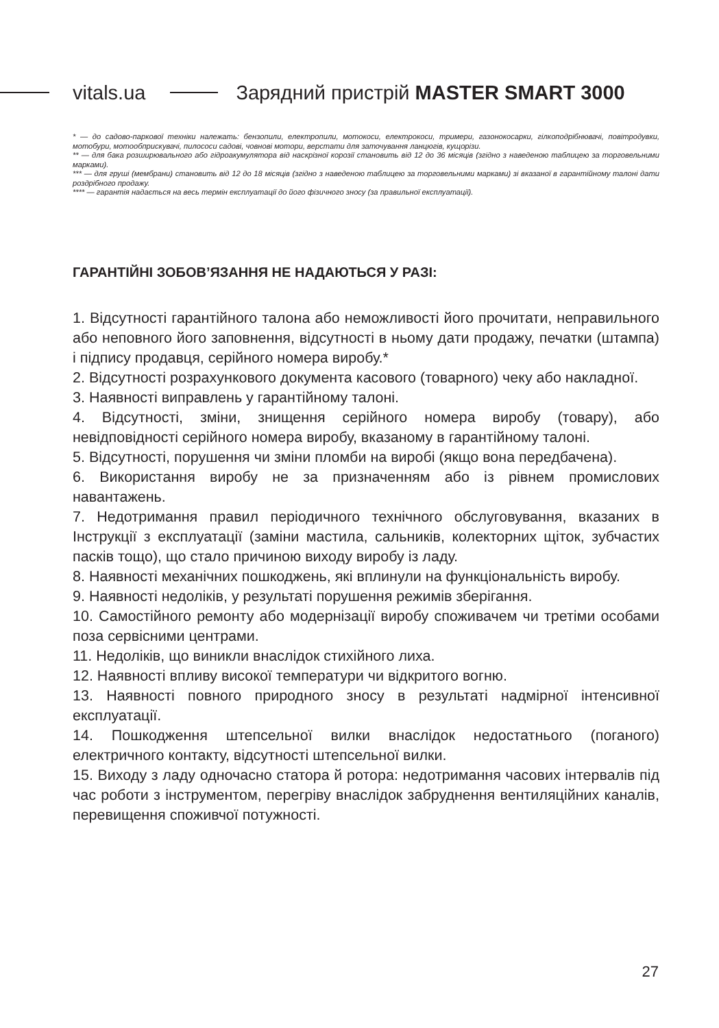vitals.ua Зарядний пристрій MASTER SMART 3000
* — до садово-паркової техніки належать: бензопили, електропили, мотокоси, електрокоси, тримери, газонокосарки, гілкоподрібнювачі, повітродувки, мотобури, мотообприскувачі, пилососи садові, човнові мотори, верстати для заточування ланцюгів, кущорізи.
** — для бака розширювального або гідроакумулятора від наскрізної корозії становить від 12 до 36 місяців (згідно з наведеною таблицею за торговельними марками).
*** — для груші (мембрани) становить від 12 до 18 місяців (згідно з наведеною таблицею за торговельними марками) зі вказаної в гарантійному талоні дати роздрібного продажу.
**** — гарантія надається на весь термін експлуатації до його фізичного зносу (за правильної експлуатації).
ГАРАНТІЙНІ ЗОБОВ’ЯЗАННЯ НЕ НАДАЮТЬСЯ У РАЗІ:
1. Відсутності гарантійного талона або неможливості його прочитати, неправильного або неповного його заповнення, відсутності в ньому дати продажу, печатки (штампа) і підпису продавця, серійного номера виробу.*
2. Відсутності розрахункового документа касового (товарного) чеку або накладної.
3. Наявності виправлень у гарантійному талоні.
4. Відсутності, зміни, знищення серійного номера виробу (товару), або невідповідності серійного номера виробу, вказаному в гарантійному талоні.
5. Відсутності, порушення чи зміни пломби на виробі (якщо вона передбачена).
6. Використання виробу не за призначенням або із рівнем промислових навантажень.
7. Недотримання правил періодичного технічного обслуговування, вказаних в Інструкції з експлуатації (заміни мастила, сальників, колекторних щіток, зубчастих пасків тощо), що стало причиною виходу виробу із ладу.
8. Наявності механічних пошкоджень, які вплинули на функціональність виробу.
9. Наявності недоліків, у результаті порушення режимів зберігання.
10. Самостійного ремонту або модернізації виробу споживачем чи третіми особами поза сервісними центрами.
11. Недоліків, що виникли внаслідок стихійного лиха.
12. Наявності впливу високої температури чи відкритого вогню.
13. Наявності повного природного зносу в результаті надмірної інтенсивної експлуатації.
14. Пошкодження штепсельної вилки внаслідок недостатнього (поганого) електричного контакту, відсутності штепсельної вилки.
15. Виходу з ладу одночасно статора й ротора: недотримання часових інтервалів під час роботи з інструментом, перегріву внаслідок забруднення вентиляційних каналів, перевищення споживчої потужності.
27